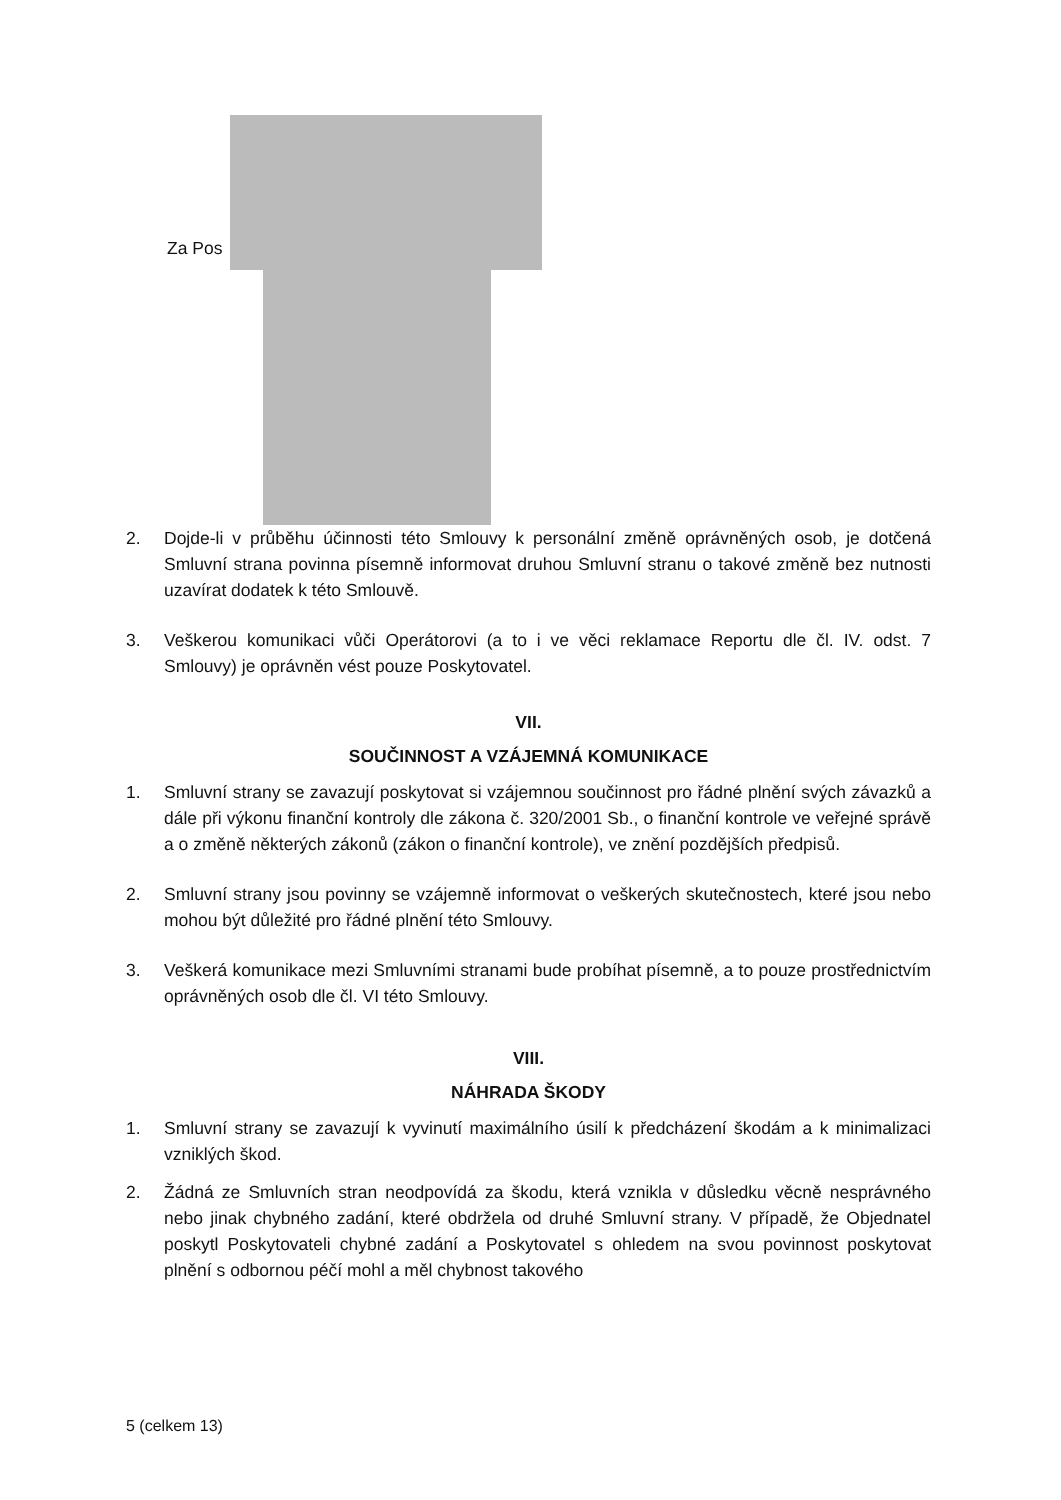Za Pos
2. Dojde-li v průběhu účinnosti této Smlouvy k personální změně oprávněných osob, je dotčená Smluvní strana povinna písemně informovat druhou Smluvní stranu o takové změně bez nutnosti uzavírat dodatek k této Smlouvě.
3. Veškerou komunikaci vůči Operátorovi (a to i ve věci reklamace Reportu dle čl. IV. odst. 7 Smlouvy) je oprávněn vést pouze Poskytovatel.
VII.
SOUČINNOST A VZÁJEMNÁ KOMUNIKACE
1. Smluvní strany se zavazují poskytovat si vzájemnou součinnost pro řádné plnění svých závazků a dále při výkonu finanční kontroly dle zákona č. 320/2001 Sb., o finanční kontrole ve veřejné správě a o změně některých zákonů (zákon o finanční kontrole), ve znění pozdějších předpisů.
2. Smluvní strany jsou povinny se vzájemně informovat o veškerých skutečnostech, které jsou nebo mohou být důležité pro řádné plnění této Smlouvy.
3. Veškerá komunikace mezi Smluvními stranami bude probíhat písemně, a to pouze prostřednictvím oprávněných osob dle čl. VI této Smlouvy.
VIII.
NÁHRADA ŠKODY
1. Smluvní strany se zavazují k vyvinutí maximálního úsilí k předcházení škodám a k minimalizaci vzniklých škod.
2. Žádná ze Smluvních stran neodpovídá za škodu, která vznikla v důsledku věcně nesprávného nebo jinak chybného zadání, které obdržela od druhé Smluvní strany. V případě, že Objednatel poskytl Poskytovateli chybné zadání a Poskytovatel s ohledem na svou povinnost poskytovat plnění s odbornou péčí mohl a měl chybnost takového
5 (celkem 13)